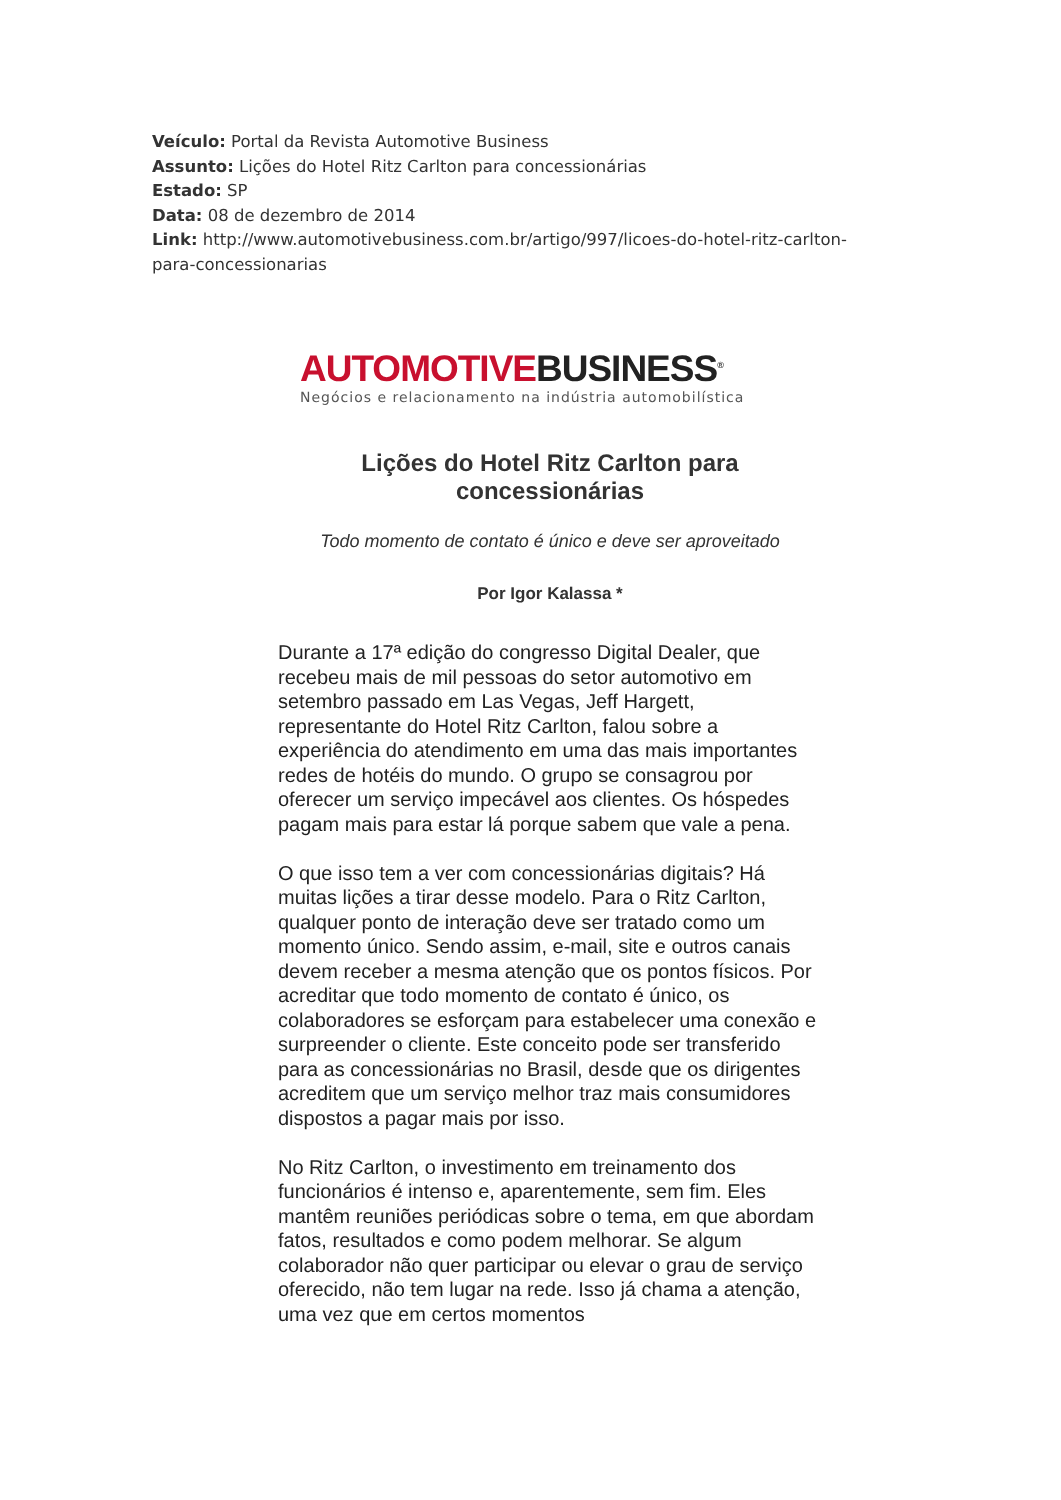Veículo: Portal da Revista Automotive Business
Assunto: Lições do Hotel Ritz Carlton para concessionárias
Estado: SP
Data: 08 de dezembro de 2014
Link: http://www.automotivebusiness.com.br/artigo/997/licoes-do-hotel-ritz-carlton-para-concessionarias
AUTOMOTIVE BUSINESS<sup>®</sup>
Negócios e relacionamento na indústria automobilística
Lições do Hotel Ritz Carlton para concessionárias
Todo momento de contato é único e deve ser aproveitado
Por Igor Kalassa *
Durante a 17ª edição do congresso Digital Dealer, que recebeu mais de mil pessoas do setor automotivo em setembro passado em Las Vegas, Jeff Hargett, representante do Hotel Ritz Carlton, falou sobre a experiência do atendimento em uma das mais importantes redes de hotéis do mundo. O grupo se consagrou por oferecer um serviço impecável aos clientes. Os hóspedes pagam mais para estar lá porque sabem que vale a pena.
O que isso tem a ver com concessionárias digitais? Há muitas lições a tirar desse modelo. Para o Ritz Carlton, qualquer ponto de interação deve ser tratado como um momento único. Sendo assim, e-mail, site e outros canais devem receber a mesma atenção que os pontos físicos. Por acreditar que todo momento de contato é único, os colaboradores se esforçam para estabelecer uma conexão e surpreender o cliente. Este conceito pode ser transferido para as concessionárias no Brasil, desde que os dirigentes acreditem que um serviço melhor traz mais consumidores dispostos a pagar mais por isso.
No Ritz Carlton, o investimento em treinamento dos funcionários é intenso e, aparentemente, sem fim. Eles mantêm reuniões periódicas sobre o tema, em que abordam fatos, resultados e como podem melhorar. Se algum colaborador não quer participar ou elevar o grau de serviço oferecido, não tem lugar na rede. Isso já chama a atenção, uma vez que em certos momentos